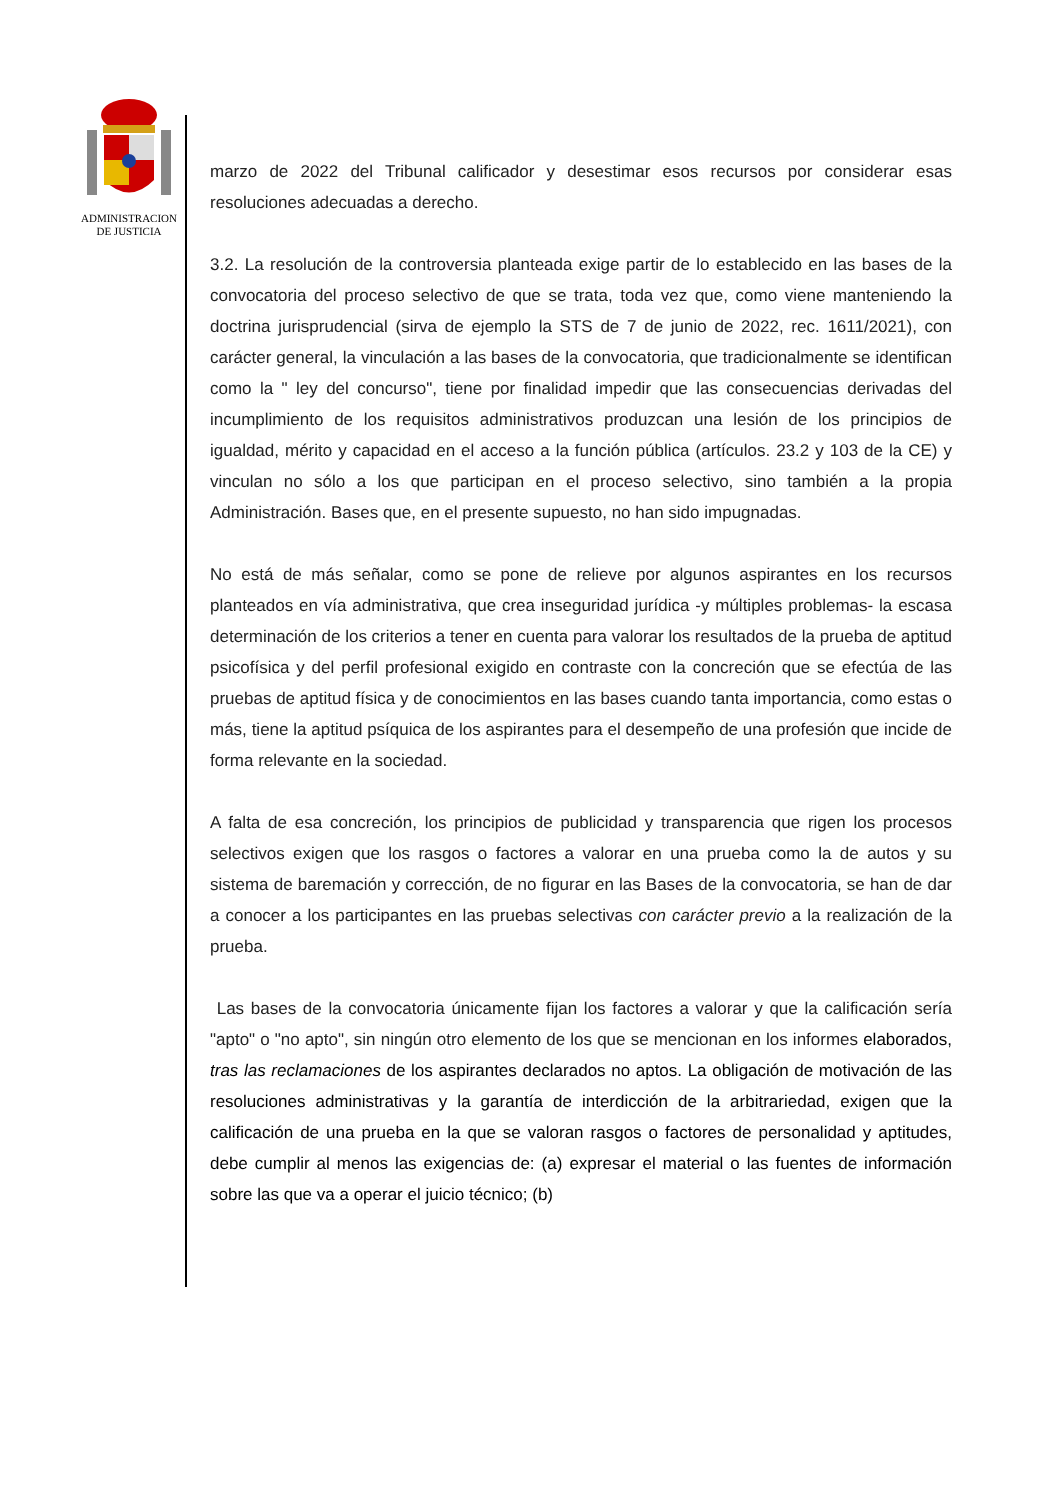ADMINISTRACION
DE JUSTICIA
marzo de 2022 del Tribunal calificador y desestimar esos recursos por considerar esas resoluciones adecuadas a derecho.
3.2. La resolución de la controversia planteada exige partir de lo establecido en las bases de la convocatoria del proceso selectivo de que se trata, toda vez que, como viene manteniendo la doctrina jurisprudencial (sirva de ejemplo la STS de 7 de junio de 2022, rec. 1611/2021), con carácter general, la vinculación a las bases de la convocatoria, que tradicionalmente se identifican como la " ley del concurso", tiene por finalidad impedir que las consecuencias derivadas del incumplimiento de los requisitos administrativos produzcan una lesión de los principios de igualdad, mérito y capacidad en el acceso a la función pública (artículos. 23.2 y 103 de la CE) y vinculan no sólo a los que participan en el proceso selectivo, sino también a la propia Administración. Bases que, en el presente supuesto, no han sido impugnadas.
No está de más señalar, como se pone de relieve por algunos aspirantes en los recursos planteados en vía administrativa, que crea inseguridad jurídica -y múltiples problemas- la escasa determinación de los criterios a tener en cuenta para valorar los resultados de la prueba de aptitud psicofísica y del perfil profesional exigido en contraste con la concreción que se efectúa de las pruebas de aptitud física y de conocimientos en las bases cuando tanta importancia, como estas o más, tiene la aptitud psíquica de los aspirantes para el desempeño de una profesión que incide de forma relevante en la sociedad.
A falta de esa concreción, los principios de publicidad y transparencia que rigen los procesos selectivos exigen que los rasgos o factores a valorar en una prueba como la de autos y su sistema de baremación y corrección, de no figurar en las Bases de la convocatoria, se han de dar a conocer a los participantes en las pruebas selectivas con carácter previo a la realización de la prueba.
Las bases de la convocatoria únicamente fijan los factores a valorar y que la calificación sería "apto" o "no apto", sin ningún otro elemento de los que se mencionan en los informes elaborados, tras las reclamaciones de los aspirantes declarados no aptos. La obligación de motivación de las resoluciones administrativas y la garantía de interdicción de la arbitrariedad, exigen que la calificación de una prueba en la que se valoran rasgos o factores de personalidad y aptitudes, debe cumplir al menos las exigencias de: (a) expresar el material o las fuentes de información sobre las que va a operar el juicio técnico; (b)